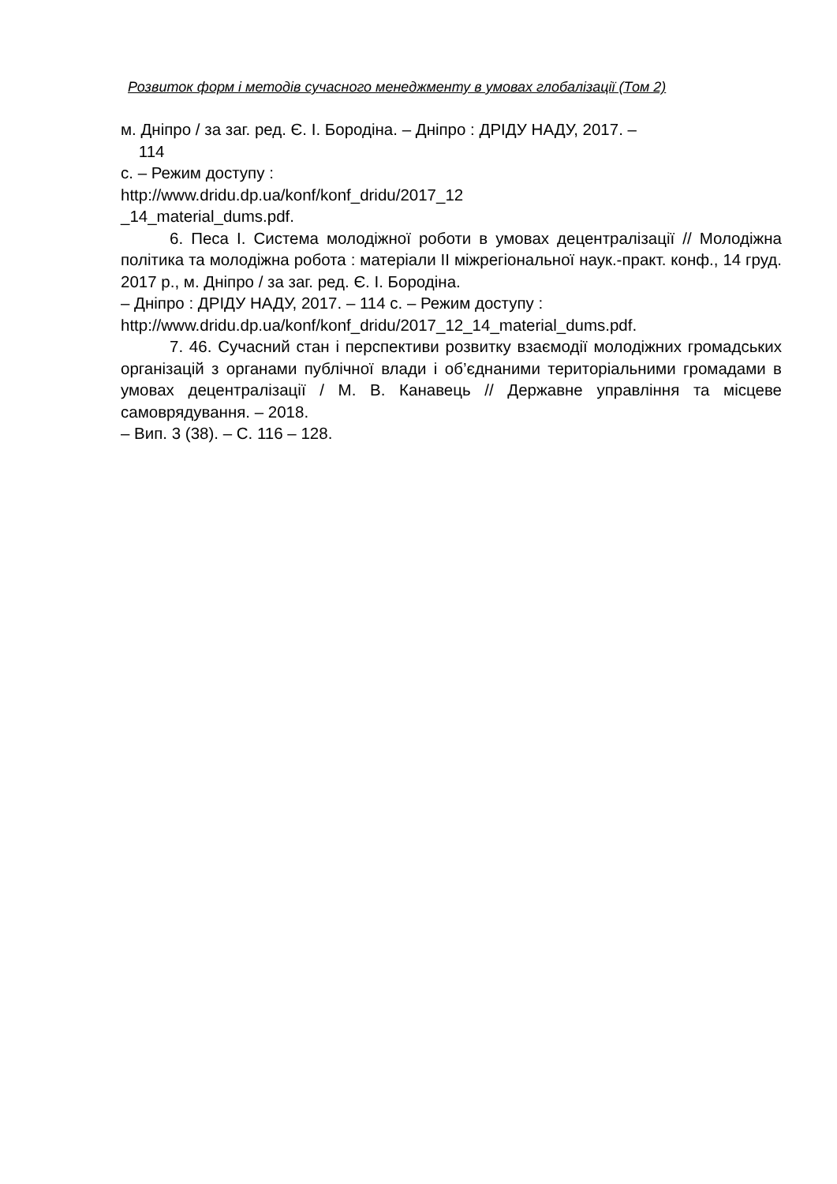Розвиток форм і методів сучасного менеджменту в умовах глобалізації (Том 2)
м. Дніпро / за заг. ред. Є. І. Бородіна. – Дніпро : ДРІДУ НАДУ, 2017. –
114
с. – Режим доступу :
http://www.dridu.dp.ua/konf/konf_dridu/2017_12
_14_material_dums.pdf.
6. Песа І. Система молодіжної роботи в умовах децентралізації // Молодіжна політика та молодіжна робота : матеріали ІІ міжрегіональної наук.-практ. конф., 14 груд. 2017 р., м. Дніпро / за заг. ред. Є. І. Бородіна.
– Дніпро : ДРІДУ НАДУ, 2017. – 114 с. – Режим доступу :
http://www.dridu.dp.ua/konf/konf_dridu/2017_12_14_material_dums.pdf.
7. 46. Сучасний стан і перспективи розвитку взаємодії молодіжних громадських організацій з органами публічної влади і об’єднаними територіальними громадами в умовах децентралізації / М. В. Канавець // Державне управління та місцеве самоврядування. – 2018.
– Вип. 3 (38). – С. 116 – 128.